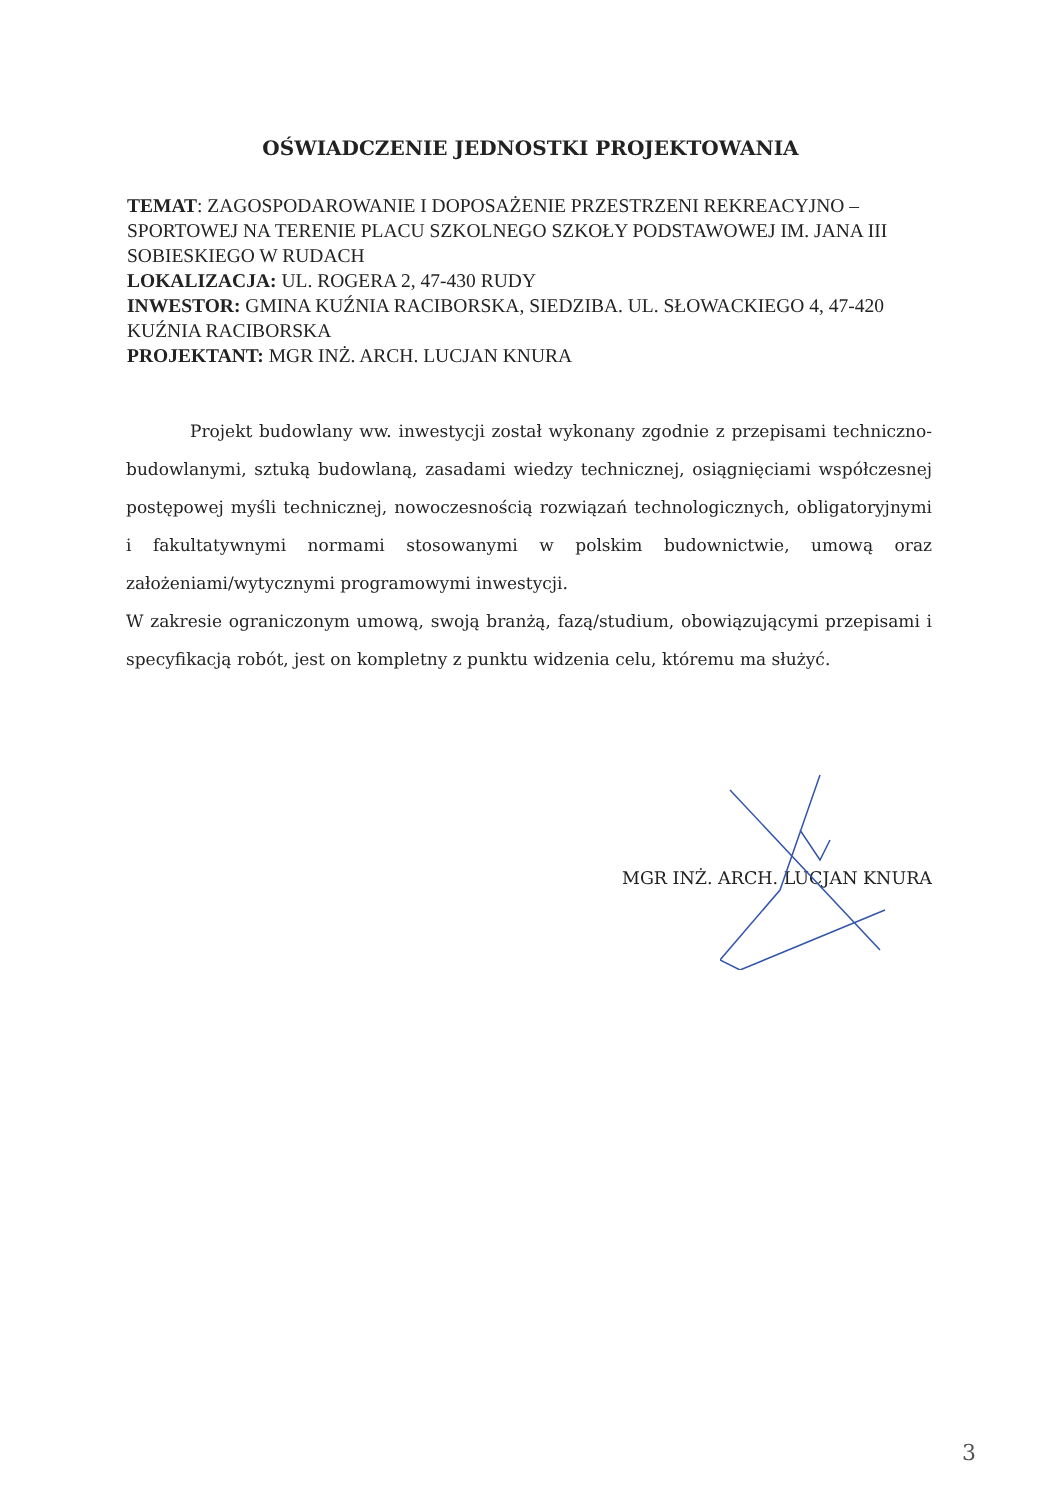OŚWIADCZENIE JEDNOSTKI PROJEKTOWANIA
TEMAT: ZAGOSPODAROWANIE I DOPOSAŻENIE PRZESTRZENI REKREACYJNO – SPORTOWEJ NA TERENIE PLACU SZKOLNEGO SZKOŁY PODSTAWOWEJ IM. JANA III SOBIESKIEGO W RUDACH
LOKALIZACJA: UL. ROGERA 2, 47-430 RUDY
INWESTOR: GMINA KUŹNIA RACIBORSKA, SIEDZIBA. UL. SŁOWACKIEGO 4, 47-420 KUŹNIA RACIBORSKA
PROJEKTANT: MGR INŻ. ARCH. LUCJAN KNURA
Projekt budowlany ww. inwestycji został wykonany zgodnie z przepisami techniczno-budowlanymi, sztuką budowlaną, zasadami wiedzy technicznej, osiągnięciami współczesnej postępowej myśli technicznej, nowoczesnością rozwiązań technologicznych, obligatoryjnymi i fakultatywnymi normami stosowanymi w polskim budownictwie, umową oraz założeniami/wytycznymi programowymi inwestycji.
W zakresie ograniczonym umową, swoją branżą, fazą/studium, obowiązującymi przepisami i specyfikacją robót, jest on kompletny z punktu widzenia celu, któremu ma służyć.
MGR INŻ. ARCH. LUCJAN KNURA
3